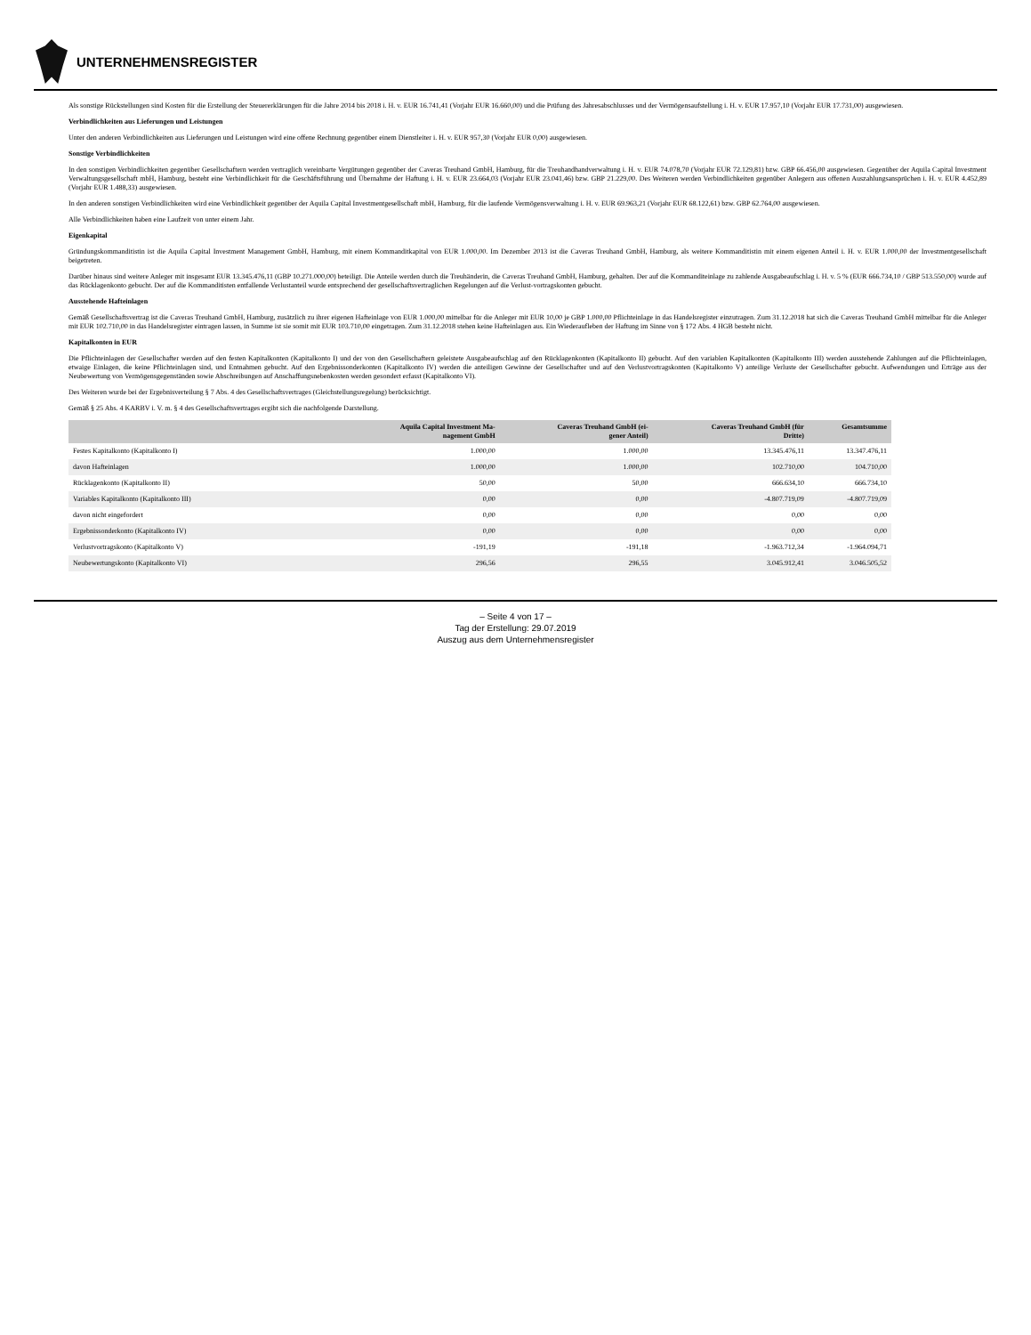UNTERNEHMENSREGISTER
Als sonstige Rückstellungen sind Kosten für die Erstellung der Steuererklärungen für die Jahre 2014 bis 2018 i. H. v. EUR 16.741,41 (Vorjahr EUR 16.660,00) und die Prüfung des Jahresabschlusses und der Vermögensaufstellung i. H. v. EUR 17.957,10 (Vorjahr EUR 17.731,00) ausgewiesen.
Verbindlichkeiten aus Lieferungen und Leistungen
Unter den anderen Verbindlichkeiten aus Lieferungen und Leistungen wird eine offene Rechnung gegenüber einem Dienstleiter i. H. v. EUR 957,30 (Vorjahr EUR 0,00) ausgewiesen.
Sonstige Verbindlichkeiten
In den sonstigen Verbindlichkeiten gegenüber Gesellschaftern werden vertraglich vereinbarte Vergütungen gegenüber der Caveras Treuhand GmbH, Hamburg, für die Treuhandhandverwaltung i. H. v. EUR 74.078,70 (Vorjahr EUR 72.129,81) bzw. GBP 66.456,00 ausgewiesen. Gegenüber der Aquila Capital Investment Verwaltungsgesellschaft mbH, Hamburg, besteht eine Verbindlichkeit für die Geschäftsführung und Übernahme der Haftung i. H. v. EUR 23.664,03 (Vorjahr EUR 23.041,46) bzw. GBP 21.229,00. Des Weiteren werden Verbindlichkeiten gegenüber Anlegern aus offenen Auszahlungsansprüchen i. H. v. EUR 4.452,89 (Vorjahr EUR 1.488,33) ausgewiesen.
In den anderen sonstigen Verbindlichkeiten wird eine Verbindlichkeit gegenüber der Aquila Capital Investmentgesellschaft mbH, Hamburg, für die laufende Vermögensverwaltung i. H. v. EUR 69.963,21 (Vorjahr EUR 68.122,61) bzw. GBP 62.764,00 ausgewiesen.
Alle Verbindlichkeiten haben eine Laufzeit von unter einem Jahr.
Eigenkapital
Gründungskommanditistin ist die Aquila Capital Investment Management GmbH, Hamburg, mit einem Kommanditkapital von EUR 1.000,00. Im Dezember 2013 ist die Caveras Treuhand GmbH, Hamburg, als weitere Kommanditistin mit einem eigenen Anteil i. H. v. EUR 1.000,00 der Investmentgesellschaft beigetreten.
Darüber hinaus sind weitere Anleger mit insgesamt EUR 13.345.476,11 (GBP 10.271.000,00) beteiligt. Die Anteile werden durch die Treuhänderin, die Caveras Treuhand GmbH, Hamburg, gehalten. Der auf die Kommanditeinlage zu zahlende Ausgabeaufschlag i. H. v. 5 % (EUR 666.734,10 / GBP 513.550,00) wurde auf das Rücklagenkonto gebucht. Der auf die Kommanditisten entfallende Verlustanteil wurde entsprechend der gesellschaftsvertraglichen Regelungen auf die Verlust-vortragskonten gebucht.
Ausstehende Hafteinlagen
Gemäß Gesellschaftsvertrag ist die Caveras Treuhand GmbH, Hamburg, zusätzlich zu ihrer eigenen Hafteinlage von EUR 1.000,00 mittelbar für die Anleger mit EUR 10,00 je GBP 1.000,00 Pflichteinlage in das Handelsregister einzutragen. Zum 31.12.2018 hat sich die Caveras Treuhand GmbH mittelbar für die Anleger mit EUR 102.710,00 in das Handelsregister eintragen lassen, in Summe ist sie somit mit EUR 103.710,00 eingetragen. Zum 31.12.2018 stehen keine Hafteinlagen aus. Ein Wiederaufleben der Haftung im Sinne von § 172 Abs. 4 HGB besteht nicht.
Kapitalkonten in EUR
Die Pflichteinlagen der Gesellschafter werden auf den festen Kapitalkonten (Kapitalkonto I) und der von den Gesellschaftern geleistete Ausgabeaufschlag auf den Rücklagenkonten (Kapitalkonto II) gebucht. Auf den variablen Kapitalkonten (Kapitalkonto III) werden ausstehende Zahlungen auf die Pflichteinlagen, etwaige Einlagen, die keine Pflichteinlagen sind, und Entnahmen gebucht. Auf den Ergebnissonderkonten (Kapitalkonto IV) werden die anteiligen Gewinne der Gesellschafter und auf den Verlustvortragskonten (Kapitalkonto V) anteilige Verluste der Gesellschafter gebucht. Aufwendungen und Erträge aus der Neubewertung von Vermögensgegenständen sowie Abschreibungen auf Anschaffungsnebenkosten werden gesondert erfasst (Kapitalkonto VI).
Des Weiteren wurde bei der Ergebnisverteilung § 7 Abs. 4 des Gesellschaftsvertrages (Gleichstellungsregelung) berücksichtigt.
Gemäß § 25 Abs. 4 KARBV i. V. m. § 4 des Gesellschaftsvertrages ergibt sich die nachfolgende Darstellung.
| | Aquila Capital Investment Ma- nagement GmbH | Caveras Treuhand GmbH (ei- gener Anteil) | Caveras Treuhand GmbH (für Dritte) | Gesamtsumme |
| --- | --- | --- | --- | --- |
| Festes Kapitalkonto (Kapitalkonto I) | 1.000,00 | 1.000,00 | 13.345.476,11 | 13.347.476,11 |
| davon Hafteinlagen | 1.000,00 | 1.000,00 | 102.710,00 | 104.710,00 |
| Rücklagenkonto (Kapitalkonto II) | 50,00 | 50,00 | 666.634,10 | 666.734,10 |
| Variables Kapitalkonto (Kapitalkonto III) | 0,00 | 0,00 | -4.807.719,09 | -4.807.719,09 |
| davon nicht eingefordert | 0,00 | 0,00 | 0,00 | 0,00 |
| Ergebnissonderkonto (Kapitalkonto IV) | 0,00 | 0,00 | 0,00 | 0,00 |
| Verlustvortragskonto (Kapitalkonto V) | -191,19 | -191,18 | -1.963.712,34 | -1.964.094,71 |
| Neubewertungskonto (Kapitalkonto VI) | 296,56 | 296,55 | 3.045.912,41 | 3.046.505,52 |
– Seite 4 von 17 –
Tag der Erstellung: 29.07.2019
Auszug aus dem Unternehmensregister